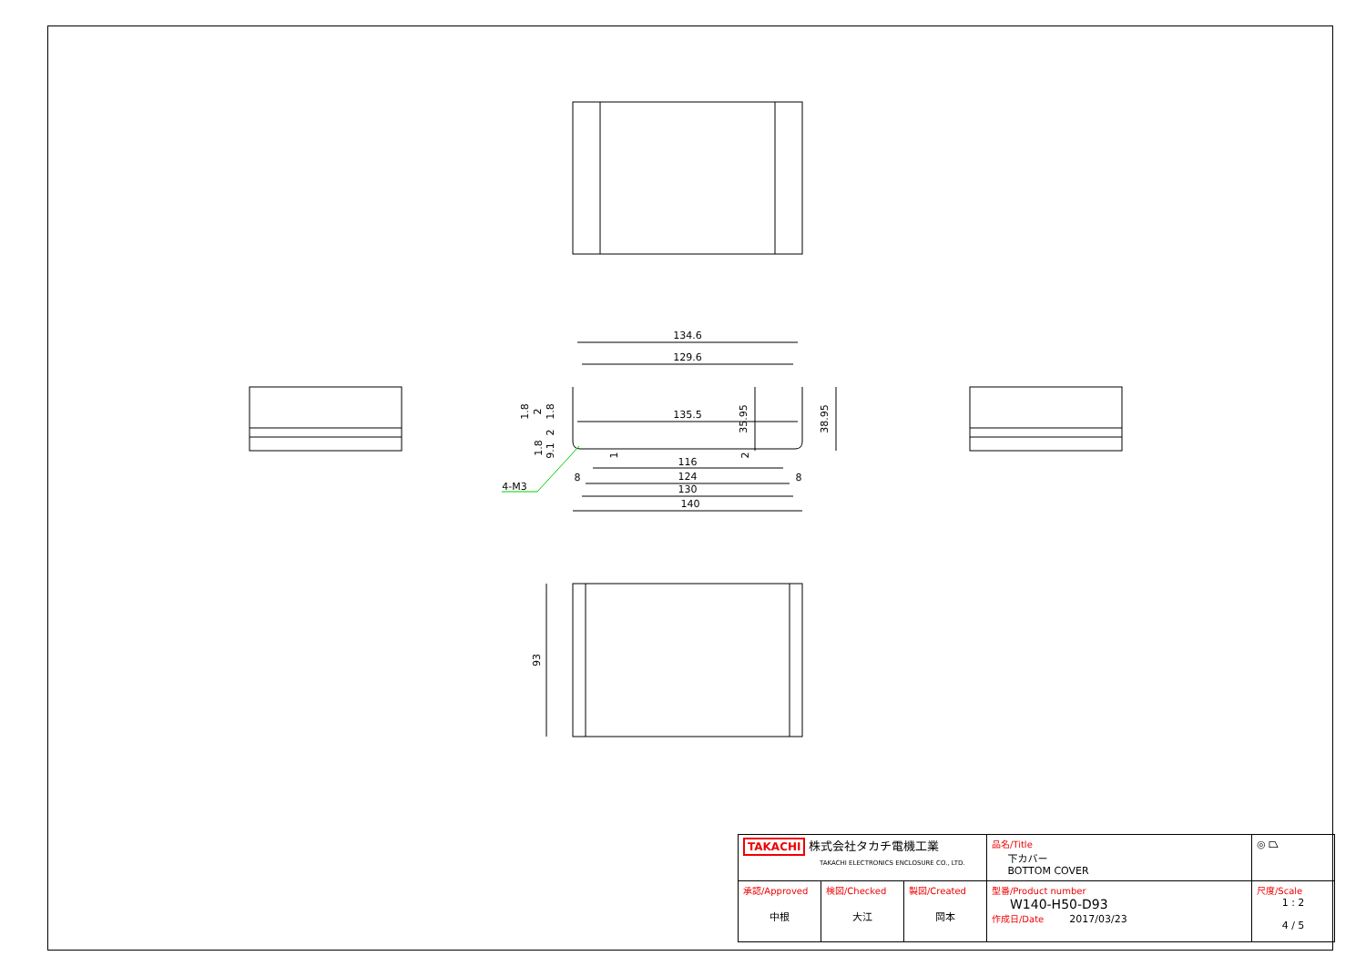134.6
129.6
135.5
116
124
130
140
4-M3
8
8
35.95
38.95
93
1.8
2
1.8
2
9.1
1.8
1
2
| TAKACHI 株式会社タカチ電機工業 TAKACHI ELECTRONICS ENCLOSURE CO., LTD. | | | 品名/Title 下カバー BOTTOM COVER | ◎ ⏢ |
| 承認/Approved 中根 | 検図/Checked 大江 | 製図/Created 岡本 | 型番/Product number W140-H50-D93 作成日/Date 2017/03/23 | 尺度/Scale 1 : 2 4 / 5 |